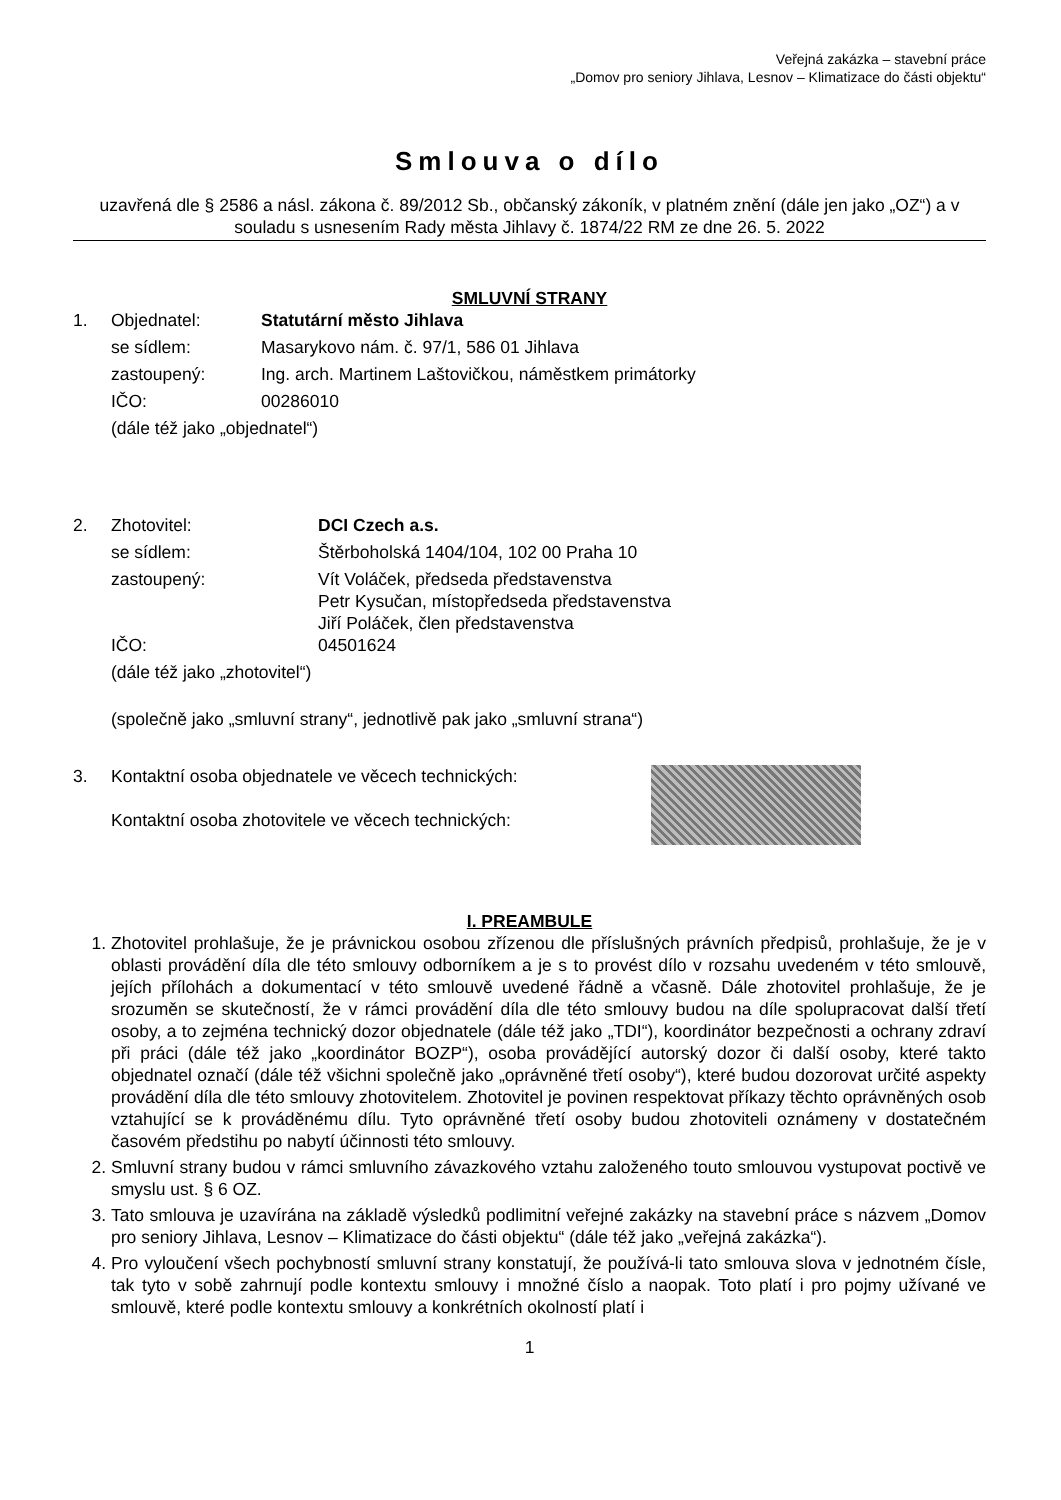Veřejná zakázka – stavební práce
„Domov pro seniory Jihlava, Lesnov – Klimatizace do části objektu“
Smlouva o dílo
uzavřená dle § 2586 a násl. zákona č. 89/2012 Sb., občanský zákoník, v platném znění (dále jen jako „OZ“) a v souladu s usnesením Rady města Jihlavy č. 1874/22 RM ze dne 26. 5. 2022
SMLUVNÍ STRANY
| 1. | Objednatel: | Statutární město Jihlava |
| | se sídlem: | Masarykovo nám. č. 97/1, 586 01 Jihlava |
| | zastoupený: | Ing. arch. Martinem Laštovičkou, náměstkem primátorky |
| | IČO: | 00286010 |
| | (dále též jako „objednatel“) | |
| 2. | Zhotovitel: | DCI Czech a.s. |
| | se sídlem: | Štěrboholská 1404/104, 102 00 Praha 10 |
| | zastoupený: | Vít Voláček, předseda představenstva Petr Kysučan, místopředseda představenstva Jiří Poláček, člen představenstva |
| | IČO: | 04501624 |
| | (dále též jako „zhotovitel“) | |
| | (společně jako „smluvní strany“, jednotlivě pak jako „smluvní strana“) | |
| 3. | Kontaktní osoba objednatele ve věcech technických: Kontaktní osoba zhotovitele ve věcech technických: | |
I. PREAMBULE
1. Zhotovitel prohlašuje, že je právnickou osobou zřízenou dle příslušných právních předpisů, prohlašuje, že je v oblasti provádění díla dle této smlouvy odborníkem a je s to provést dílo v rozsahu uvedeném v této smlouvě, jejích přílohách a dokumentací v této smlouvě uvedené řádně a včasně. Dále zhotovitel prohlašuje, že je srozuměn se skutečností, že v rámci provádění díla dle této smlouvy budou na díle spolupracovat další třetí osoby, a to zejména technický dozor objednatele (dále též jako „TDI“), koordinátor bezpečnosti a ochrany zdraví při práci (dále též jako „koordinátor BOZP“), osoba provádějící autorský dozor či další osoby, které takto objednatel označí (dále též všichni společně jako „oprávněné třetí osoby“), které budou dozorovat určité aspekty provádění díla dle této smlouvy zhotovitelem. Zhotovitel je povinen respektovat příkazy těchto oprávněných osob vztahující se k prováděnému dílu. Tyto oprávněné třetí osoby budou zhotoviteli oznámeny v dostatečném časovém předstihu po nabytí účinnosti této smlouvy.
2. Smluvní strany budou v rámci smluvního závazkového vztahu založeného touto smlouvou vystupovat poctivě ve smyslu ust. § 6 OZ.
3. Tato smlouva je uzavírána na základě výsledků podlimitní veřejné zakázky na stavební práce s názvem „Domov pro seniory Jihlava, Lesnov – Klimatizace do části objektu“ (dále též jako „veřejná zakázka“).
4. Pro vyloučení všech pochybností smluvní strany konstatují, že používá-li tato smlouva slova v jednotném čísle, tak tyto v sobě zahrnují podle kontextu smlouvy i množné číslo a naopak. Toto platí i pro pojmy užívané ve smlouvě, které podle kontextu smlouvy a konkrétních okolností platí i
1